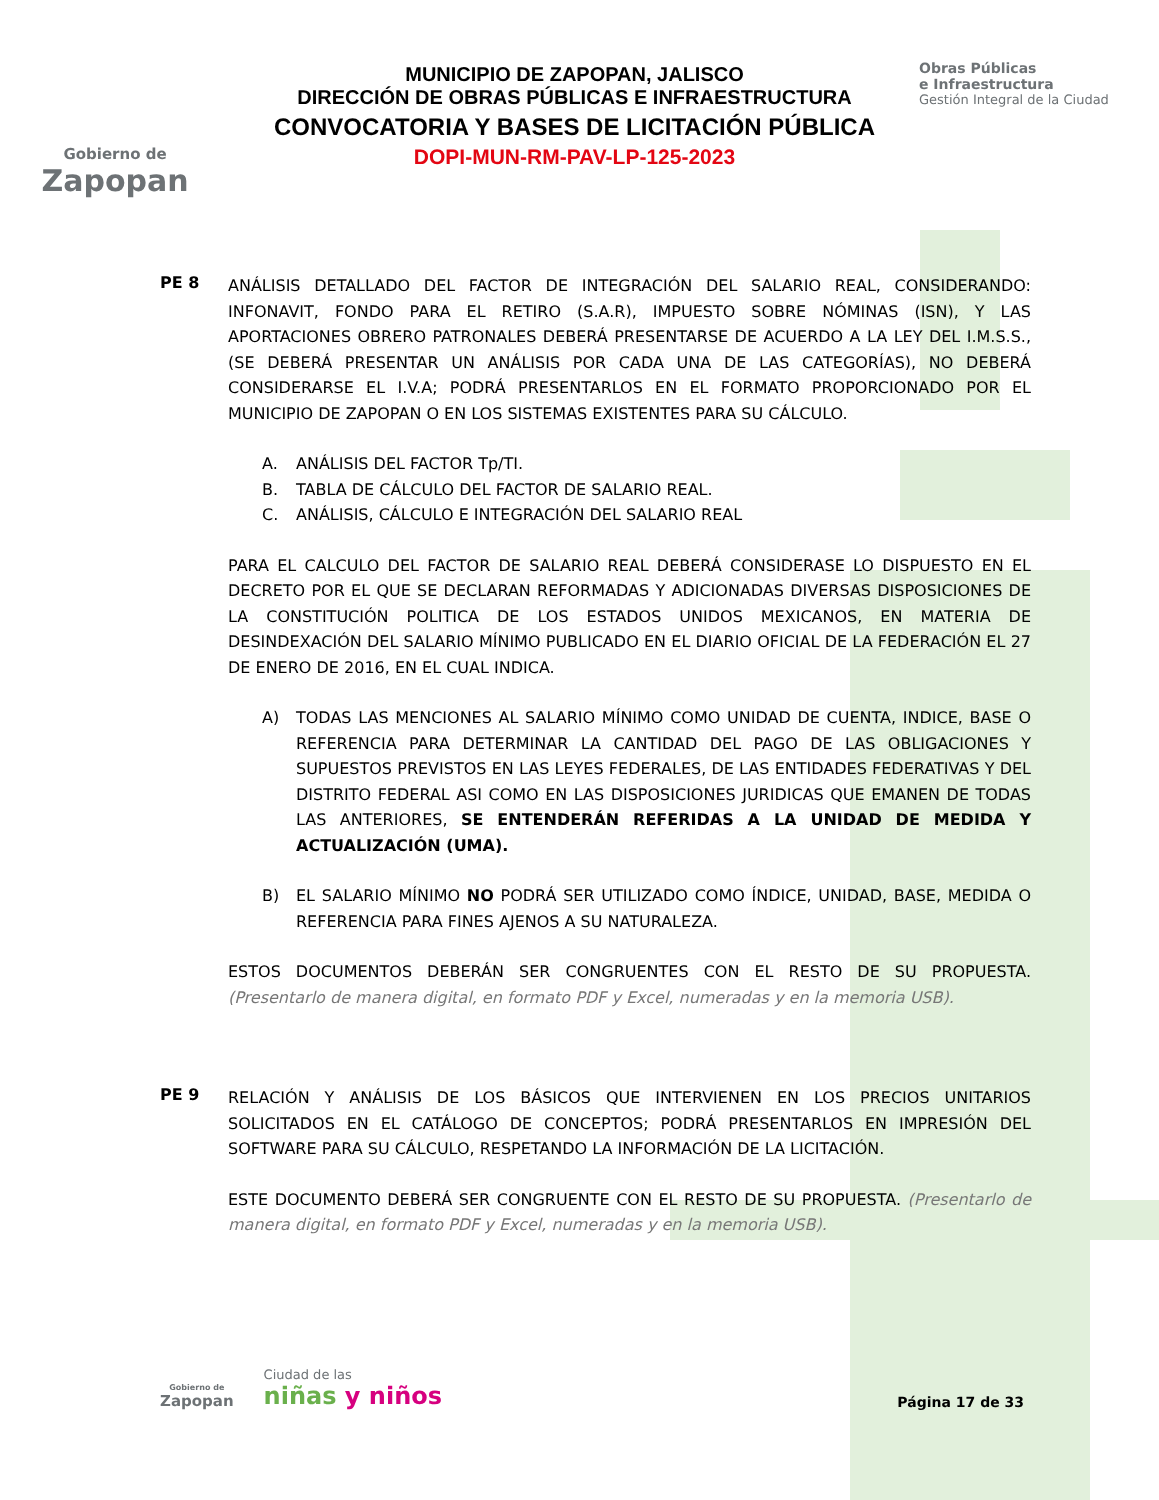Gobierno de
Zapopan
MUNICIPIO DE ZAPOPAN, JALISCO
DIRECCIÓN DE OBRAS PÚBLICAS E INFRAESTRUCTURA
CONVOCATORIA Y BASES DE LICITACIÓN PÚBLICA
DOPI-MUN-RM-PAV-LP-125-2023
Obras Públicas
e Infraestructura
Gestión Integral de la Ciudad
PE 8
ANÁLISIS DETALLADO DEL FACTOR DE INTEGRACIÓN DEL SALARIO REAL, CONSIDERANDO: INFONAVIT, FONDO PARA EL RETIRO (S.A.R), IMPUESTO SOBRE NÓMINAS (ISN), Y LAS APORTACIONES OBRERO PATRONALES DEBERÁ PRESENTARSE DE ACUERDO A LA LEY DEL I.M.S.S., (SE DEBERÁ PRESENTAR UN ANÁLISIS POR CADA UNA DE LAS CATEGORÍAS), NO DEBERÁ CONSIDERARSE EL I.V.A; PODRÁ PRESENTARLOS EN EL FORMATO PROPORCIONADO POR EL MUNICIPIO DE ZAPOPAN O EN LOS SISTEMAS EXISTENTES PARA SU CÁLCULO.
A. ANÁLISIS DEL FACTOR Tp/TI.
B. TABLA DE CÁLCULO DEL FACTOR DE SALARIO REAL.
C. ANÁLISIS, CÁLCULO E INTEGRACIÓN DEL SALARIO REAL
PARA EL CALCULO DEL FACTOR DE SALARIO REAL DEBERÁ CONSIDERASE LO DISPUESTO EN EL DECRETO POR EL QUE SE DECLARAN REFORMADAS Y ADICIONADAS DIVERSAS DISPOSICIONES DE LA CONSTITUCIÓN POLITICA DE LOS ESTADOS UNIDOS MEXICANOS, EN MATERIA DE DESINDEXACIÓN DEL SALARIO MÍNIMO PUBLICADO EN EL DIARIO OFICIAL DE LA FEDERACIÓN EL 27 DE ENERO DE 2016, EN EL CUAL INDICA.
A) TODAS LAS MENCIONES AL SALARIO MÍNIMO COMO UNIDAD DE CUENTA, INDICE, BASE O REFERENCIA PARA DETERMINAR LA CANTIDAD DEL PAGO DE LAS OBLIGACIONES Y SUPUESTOS PREVISTOS EN LAS LEYES FEDERALES, DE LAS ENTIDADES FEDERATIVAS Y DEL DISTRITO FEDERAL ASI COMO EN LAS DISPOSICIONES JURIDICAS QUE EMANEN DE TODAS LAS ANTERIORES, SE ENTENDERÁN REFERIDAS A LA UNIDAD DE MEDIDA Y ACTUALIZACIÓN (UMA).
B) EL SALARIO MÍNIMO NO PODRÁ SER UTILIZADO COMO ÍNDICE, UNIDAD, BASE, MEDIDA O REFERENCIA PARA FINES AJENOS A SU NATURALEZA.
ESTOS DOCUMENTOS DEBERÁN SER CONGRUENTES CON EL RESTO DE SU PROPUESTA. (Presentarlo de manera digital, en formato PDF y Excel, numeradas y en la memoria USB).
PE 9
RELACIÓN Y ANÁLISIS DE LOS BÁSICOS QUE INTERVIENEN EN LOS PRECIOS UNITARIOS SOLICITADOS EN EL CATÁLOGO DE CONCEPTOS; PODRÁ PRESENTARLOS EN IMPRESIÓN DEL SOFTWARE PARA SU CÁLCULO, RESPETANDO LA INFORMACIÓN DE LA LICITACIÓN.
ESTE DOCUMENTO DEBERÁ SER CONGRUENTE CON EL RESTO DE SU PROPUESTA. (Presentarlo de manera digital, en formato PDF y Excel, numeradas y en la memoria USB).
Gobierno de
Zapopan
Ciudad de las
niñas y niños
Página 17 de 33